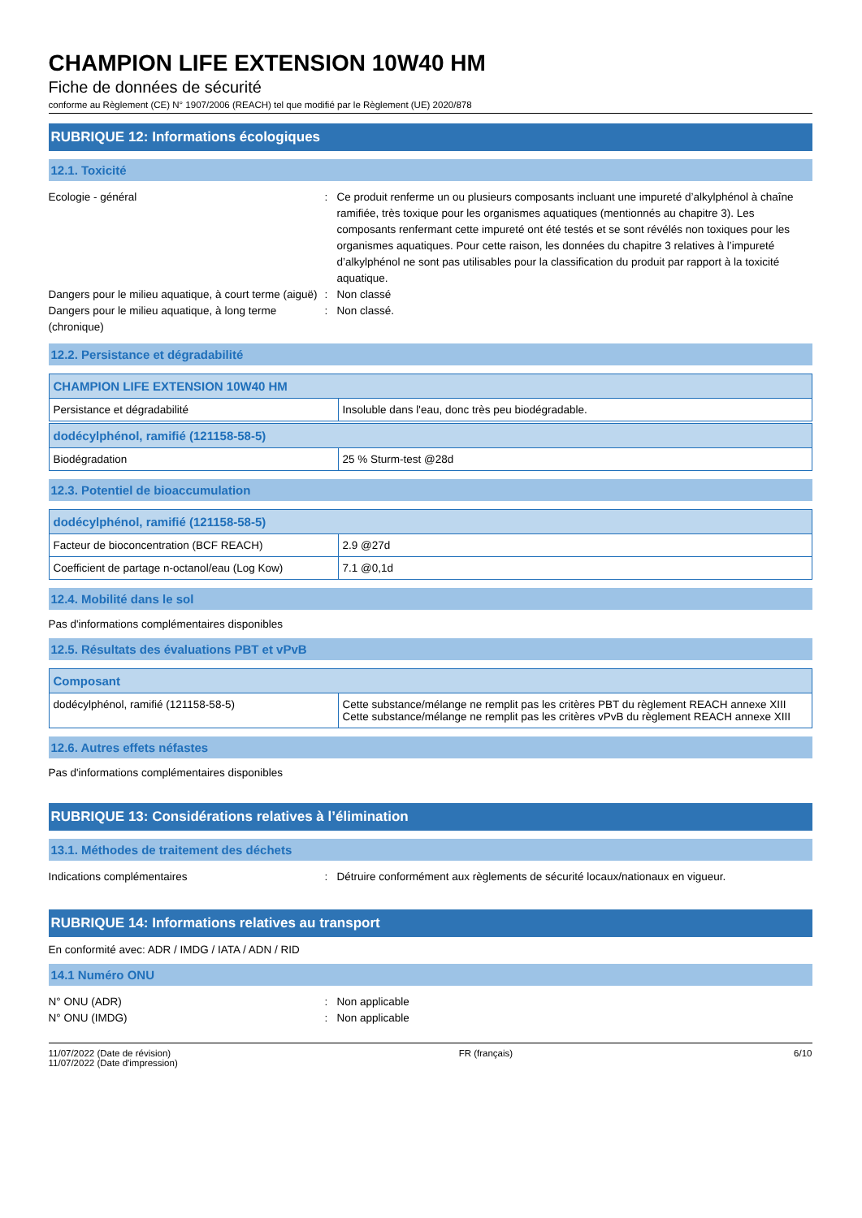CHAMPION LIFE EXTENSION 10W40 HM
Fiche de données de sécurité
conforme au Règlement (CE) N° 1907/2006 (REACH) tel que modifié par le Règlement (UE) 2020/878
RUBRIQUE 12: Informations écologiques
12.1. Toxicité
Ecologie - général : Ce produit renferme un ou plusieurs composants incluant une impureté d’alkylphénol à chaîne ramifiée, très toxique pour les organismes aquatiques (mentionnés au chapitre 3). Les composants renfermant cette impureté ont été testés et se sont révélés non toxiques pour les organismes aquatiques. Pour cette raison, les données du chapitre 3 relatives à l’impureté d’alkylphénol ne sont pas utilisables pour la classification du produit par rapport à la toxicité aquatique.
Dangers pour le milieu aquatique, à court terme (aiguë)
: Non classé
Dangers pour le milieu aquatique, à long terme (chronique)
: Non classé.
12.2. Persistance et dégradabilité
| CHAMPION LIFE EXTENSION 10W40 HM | |
| --- | --- |
| Persistance et dégradabilité | Insoluble dans l'eau, donc très peu biodégradable. |
| dodécylphénol, ramifié (121158-58-5) | |
| --- | --- |
| Biodégradation | 25 % Sturm-test @28d |
12.3. Potentiel de bioaccumulation
| dodécylphénol, ramifié (121158-58-5) | |
| --- | --- |
| Facteur de bioconcentration (BCF REACH) | 2.9 @27d |
| Coefficient de partage n-octanol/eau (Log Kow) | 7.1 @0,1d |
12.4. Mobilité dans le sol
Pas d'informations complémentaires disponibles
12.5. Résultats des évaluations PBT et vPvB
| Composant | |
| --- | --- |
| dodécylphénol, ramifié (121158-58-5) | Cette substance/mélange ne remplit pas les critères PBT du règlement REACH annexe XIII Cette substance/mélange ne remplit pas les critères vPvB du règlement REACH annexe XIII |
12.6. Autres effets néfastes
Pas d'informations complémentaires disponibles
RUBRIQUE 13: Considérations relatives à l’élimination
13.1. Méthodes de traitement des déchets
Indications complémentaires : Détruire conformément aux règlements de sécurité locaux/nationaux en vigueur.
RUBRIQUE 14: Informations relatives au transport
En conformité avec: ADR / IMDG / IATA / ADN / RID
14.1 Numéro ONU
N° ONU (ADR) : Non applicable
N° ONU (IMDG) : Non applicable
11/07/2022 (Date de révision)
11/07/2022 (Date d'impression)
FR (français) 6/10